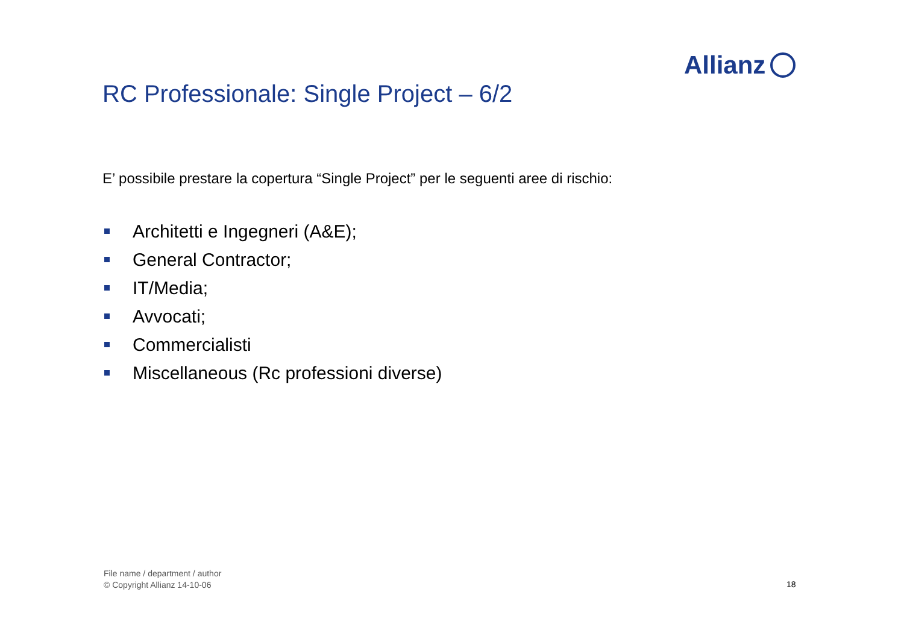Allianz
RC Professionale: Single Project – 6/2
E’ possibile prestare la copertura “Single Project” per le seguenti aree di rischio:
Architetti e Ingegneri (A&E);
General Contractor;
IT/Media;
Avvocati;
Commercialisti
Miscellaneous (Rc professioni diverse)
File name / department / author
© Copyright Allianz 14-10-06
18